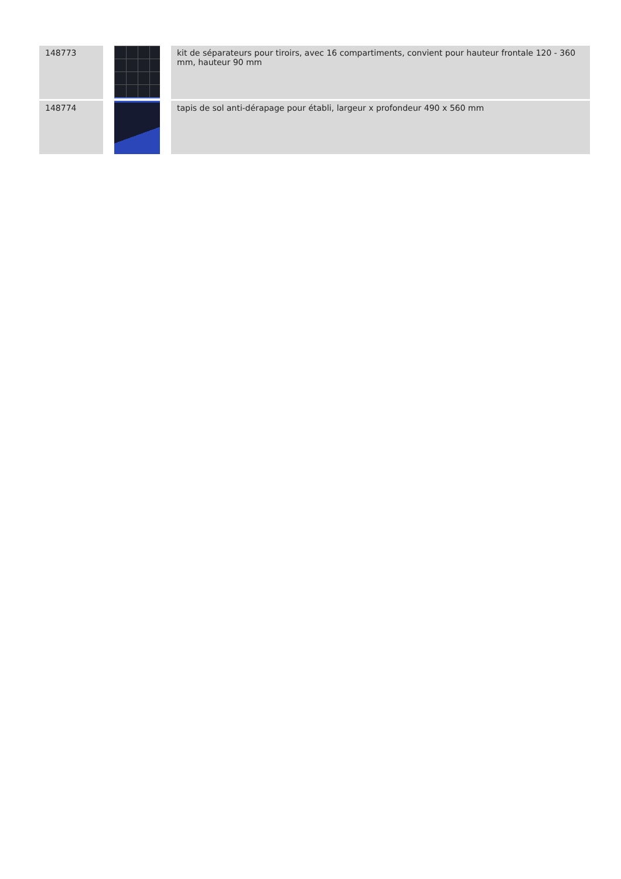| 148773 | | kit de séparateurs pour tiroirs, avec 16 compartiments, convient pour hauteur frontale 120 - 360 mm, hauteur 90 mm |
| 148774 | | tapis de sol anti-dérapage pour établi, largeur x profondeur 490 x 560 mm |